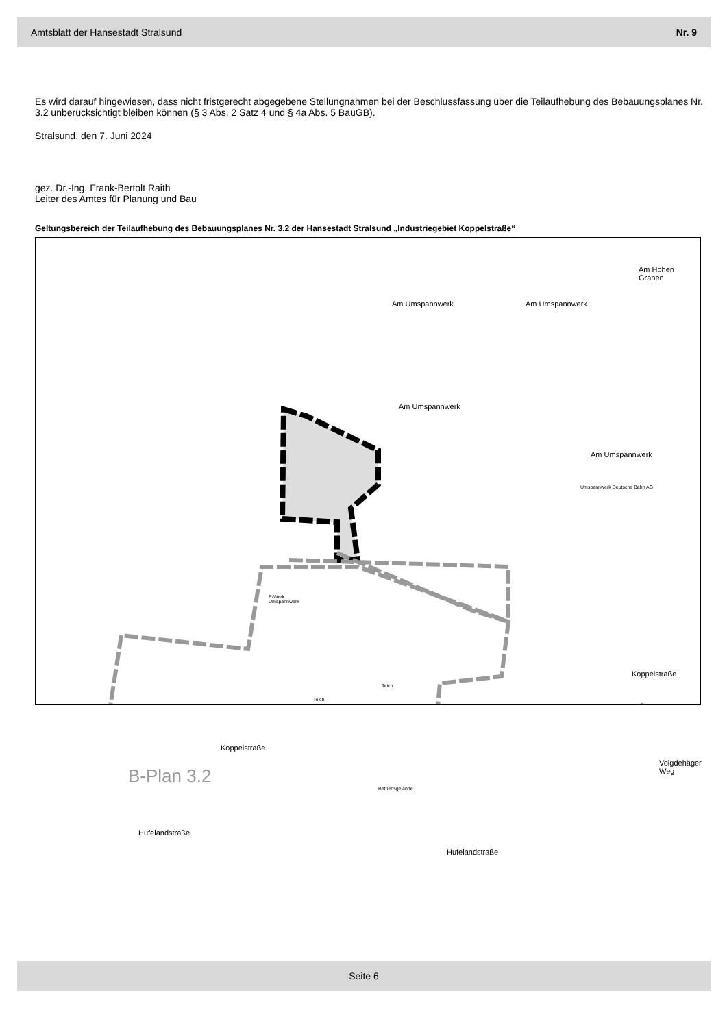Amtsblatt der Hansestadt Stralsund Nr. 9
Es wird darauf hingewiesen, dass nicht fristgerecht abgegebene Stellungnahmen bei der Beschlussfassung über die Teilaufhebung des Bebauungsplanes Nr. 3.2 unberücksichtigt bleiben können (§ 3 Abs. 2 Satz 4 und § 4a Abs. 5 BauGB).
Stralsund, den 7. Juni 2024
gez. Dr.-Ing. Frank-Bertolt Raith
Leiter des Amtes für Planung und Bau
Geltungsbereich der Teilaufhebung des Bebauungsplanes Nr. 3.2 der Hansestadt Stralsund „Industriegebiet Koppelstraße“
Am Umspannwerk Am Umspannwerk
Am Hohen Graben
Am Umspannwerk
Am Umspannwerk
Umspannwerk Deutsche Bahn AG
E-Werk
Umspannwerk
Teich
Teich
Koppelstraße
Koppelstraße
B-Plan 3.2
Betriebsgelände
Voigdehäger Weg
Hufelandstraße
Hufelandstraße
Seite 6